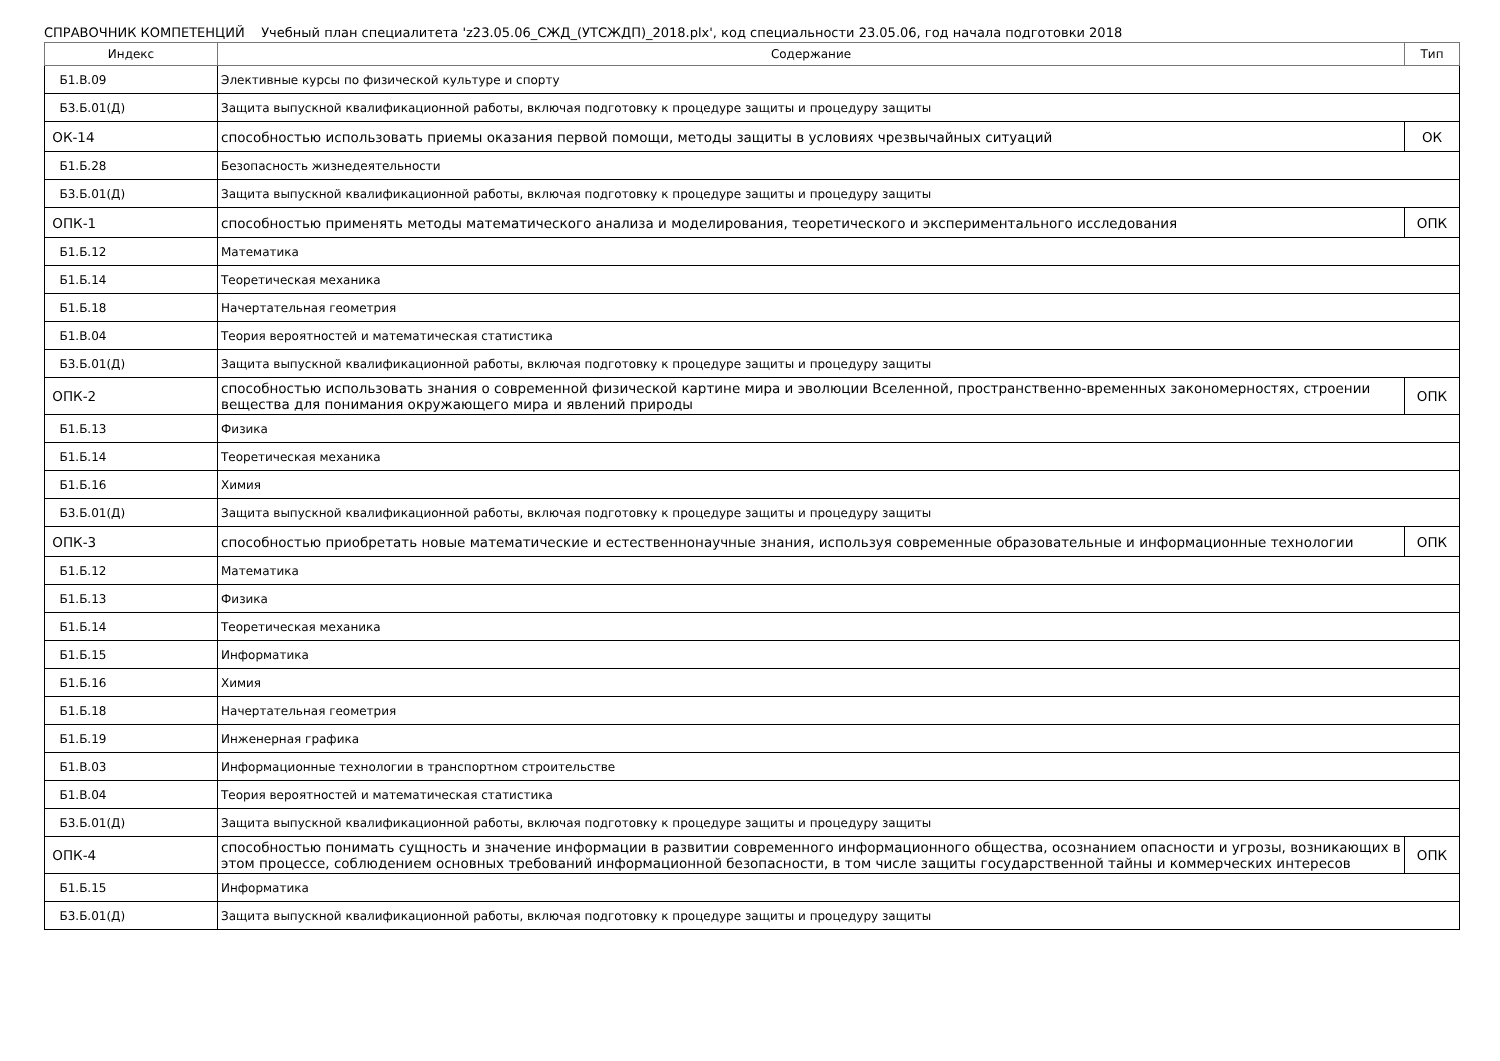СПРАВОЧНИК КОМПЕТЕНЦИЙ Учебный план специалитета 'z23.05.06_СЖД_(УТСЖДП)_2018.plx', код специальности 23.05.06, год начала подготовки 2018
| Индекс | Содержание | Тип |
| --- | --- | --- |
| Б1.В.09 | Элективные курсы по физической культуре и спорту | |
| Б3.Б.01(Д) | Защита выпускной квалификационной работы, включая подготовку к процедуре защиты и процедуру защиты | |
| ОК-14 | способностью использовать приемы оказания первой помощи, методы защиты в условиях чрезвычайных ситуаций | ОК |
| Б1.Б.28 | Безопасность жизнедеятельности | |
| Б3.Б.01(Д) | Защита выпускной квалификационной работы, включая подготовку к процедуре защиты и процедуру защиты | |
| ОПК-1 | способностью применять методы математического анализа и моделирования, теоретического и экспериментального исследования | ОПК |
| Б1.Б.12 | Математика | |
| Б1.Б.14 | Теоретическая механика | |
| Б1.Б.18 | Начертательная геометрия | |
| Б1.В.04 | Теория вероятностей и математическая статистика | |
| Б3.Б.01(Д) | Защита выпускной квалификационной работы, включая подготовку к процедуре защиты и процедуру защиты | |
| ОПК-2 | способностью использовать знания о современной физической картине мира и эволюции Вселенной, пространственно-временных закономерностях, строении вещества для понимания окружающего мира и явлений природы | ОПК |
| Б1.Б.13 | Физика | |
| Б1.Б.14 | Теоретическая механика | |
| Б1.Б.16 | Химия | |
| Б3.Б.01(Д) | Защита выпускной квалификационной работы, включая подготовку к процедуре защиты и процедуру защиты | |
| ОПК-3 | способностью приобретать новые математические и естественнонаучные знания, используя современные образовательные и информационные технологии | ОПК |
| Б1.Б.12 | Математика | |
| Б1.Б.13 | Физика | |
| Б1.Б.14 | Теоретическая механика | |
| Б1.Б.15 | Информатика | |
| Б1.Б.16 | Химия | |
| Б1.Б.18 | Начертательная геометрия | |
| Б1.Б.19 | Инженерная графика | |
| Б1.В.03 | Информационные технологии в транспортном строительстве | |
| Б1.В.04 | Теория вероятностей и математическая статистика | |
| Б3.Б.01(Д) | Защита выпускной квалификационной работы, включая подготовку к процедуре защиты и процедуру защиты | |
| ОПК-4 | способностью понимать сущность и значение информации в развитии современного информационного общества, осознанием опасности и угрозы, возникающих в этом процессе, соблюдением основных требований информационной безопасности, в том числе защиты государственной тайны и коммерческих интересов | ОПК |
| Б1.Б.15 | Информатика | |
| Б3.Б.01(Д) | Защита выпускной квалификационной работы, включая подготовку к процедуре защиты и процедуру защиты | |